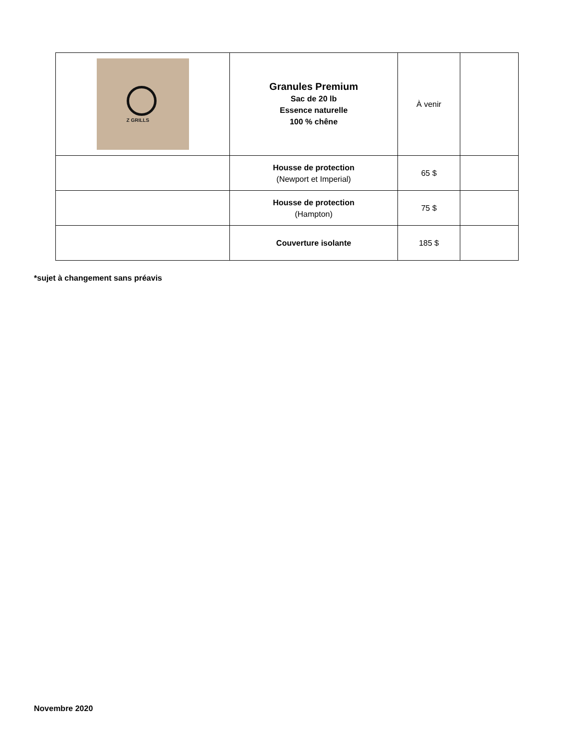| Z GRILLS | Granules Premium Sac de 20 lb Essence naturelle 100 % chêne | À venir | |
| | Housse de protection (Newport et Imperial) | 65 $ | |
| | Housse de protection (Hampton) | 75 $ | |
| | Couverture isolante | 185 $ | |
*sujet à changement sans préavis
Novembre 2020